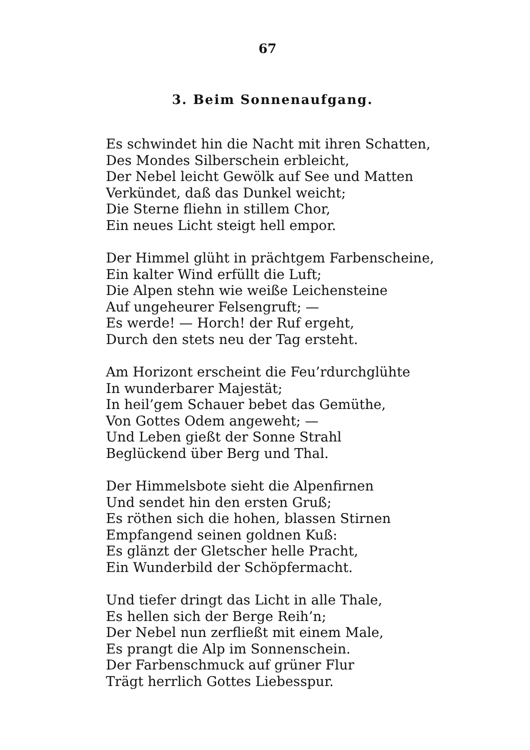67
3. Beim Sonnenaufgang.
Es schwindet hin die Nacht mit ihren Schatten,
Des Mondes Silberschein erbleicht,
Der Nebel leicht Gewölk auf See und Matten
Verkündet, daß das Dunkel weicht;
Die Sterne fliehn in stillem Chor,
Ein neues Licht steigt hell empor.
Der Himmel glüht in prächtgem Farbenscheine,
Ein kalter Wind erfüllt die Luft;
Die Alpen stehn wie weiße Leichensteine
Auf ungeheurer Felsengruft; —
Es werde! — Horch! der Ruf ergeht,
Durch den stets neu der Tag ersteht.
Am Horizont erscheint die Feu’rdurchglühte
In wunderbarer Majestät;
In heil’gem Schauer bebet das Gemüthe,
Von Gottes Odem angeweht; —
Und Leben gießt der Sonne Strahl
Beglückend über Berg und Thal.
Der Himmelsbote sieht die Alpenfirnen
Und sendet hin den ersten Gruß;
Es röthen sich die hohen, blassen Stirnen
Empfangend seinen goldnen Kuß:
Es glänzt der Gletscher helle Pracht,
Ein Wunderbild der Schöpfermacht.
Und tiefer dringt das Licht in alle Thale,
Es hellen sich der Berge Reih’n;
Der Nebel nun zerfließt mit einem Male,
Es prangt die Alp im Sonnenschein.
Der Farbenschmuck auf grüner Flur
Trägt herrlich Gottes Liebesspur.